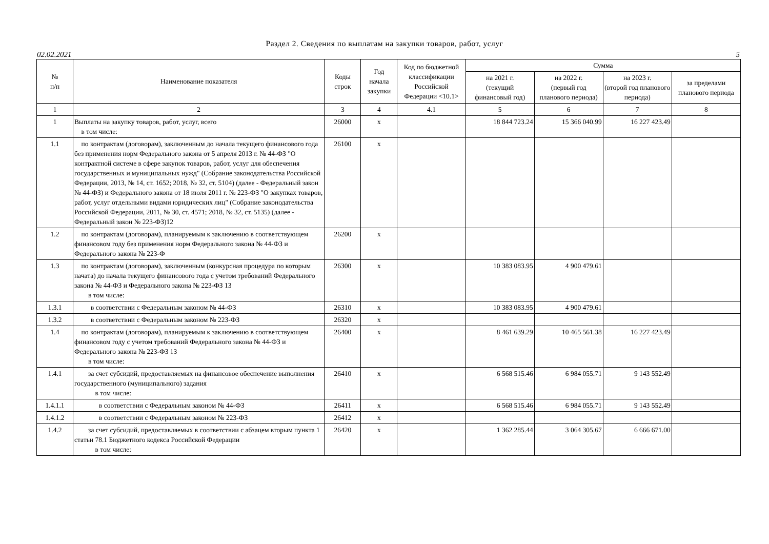Раздел 2. Сведения по выплатам на закупки товаров, работ, услуг
02.02.2021 5
| № п/п | Наименование показателя | Коды строк | Год начала закупки | Код по бюджетной классификации Российской Федерации <10.1> | Сумма | | | |
| --- | --- | --- | --- | --- | --- | --- | --- | --- |
| | | | | | на 2021 г. (текущий финансовый год) | на 2022 г. (первый год планового периода) | на 2023 г. (второй год планового периода) | за пределами планового периода |
| 1 | 2 | 3 | 4 | 4.1 | 5 | 6 | 7 | 8 |
| 1 | Выплаты на закупку товаров, работ, услуг, всего в том числе: | 26000 | x | | 18 844 723.24 | 15 366 040.99 | 16 227 423.49 | |
| 1.1 | по контрактам (договорам), заключенным до начала текущего финансового года без применения норм Федерального закона от 5 апреля 2013 г. № 44-ФЗ "О контрактной системе в сфере закупок товаров, работ, услуг для обеспечения государственных и муниципальных нужд" (Собрание законодательства Российской Федерации, 2013, № 14, ст. 1652; 2018, № 32, ст. 5104) (далее - Федеральный закон № 44-ФЗ) и Федерального закона от 18 июля 2011 г. № 223-ФЗ "О закупках товаров, работ, услуг отдельными видами юридических лиц" (Собрание законодательства Российской Федерации, 2011, № 30, ст. 4571; 2018, № 32, ст. 5135) (далее - Федеральный закон № 223-ФЗ)12 | 26100 | x | | | | | |
| 1.2 | по контрактам (договорам), планируемым к заключению в соответствующем финансовом году без применения норм Федерального закона № 44-ФЗ и Федерального закона № 223-Ф | 26200 | x | | | | | |
| 1.3 | по контрактам (договорам), заключенным (конкурсная процедура по которым начата) до начала текущего финансового года с учетом требований Федерального закона № 44-ФЗ и Федерального закона № 223-ФЗ 13 в том числе: | 26300 | x | | 10 383 083.95 | 4 900 479.61 | | |
| 1.3.1 | в соответствии с Федеральным законом № 44-ФЗ | 26310 | x | | 10 383 083.95 | 4 900 479.61 | | |
| 1.3.2 | в соответствии с Федеральным законом № 223-ФЗ | 26320 | x | | | | | |
| 1.4 | по контрактам (договорам), планируемым к заключению в соответствующем финансовом году с учетом требований Федерального закона № 44-ФЗ и Федерального закона № 223-ФЗ 13 в том числе: | 26400 | x | | 8 461 639.29 | 10 465 561.38 | 16 227 423.49 | |
| 1.4.1 | за счет субсидий, предоставляемых на финансовое обеспечение выполнения государственного (муниципального) задания в том числе: | 26410 | x | | 6 568 515.46 | 6 984 055.71 | 9 143 552.49 | |
| 1.4.1.1 | в соответствии с Федеральным законом № 44-ФЗ | 26411 | x | | 6 568 515.46 | 6 984 055.71 | 9 143 552.49 | |
| 1.4.1.2 | в соответствии с Федеральным законом № 223-ФЗ | 26412 | x | | | | | |
| 1.4.2 | за счет субсидий, предоставляемых в соответствии с абзацем вторым пункта 1 статьи 78.1 Бюджетного кодекса Российской Федерации в том числе: | 26420 | x | | 1 362 285.44 | 3 064 305.67 | 6 666 671.00 | |